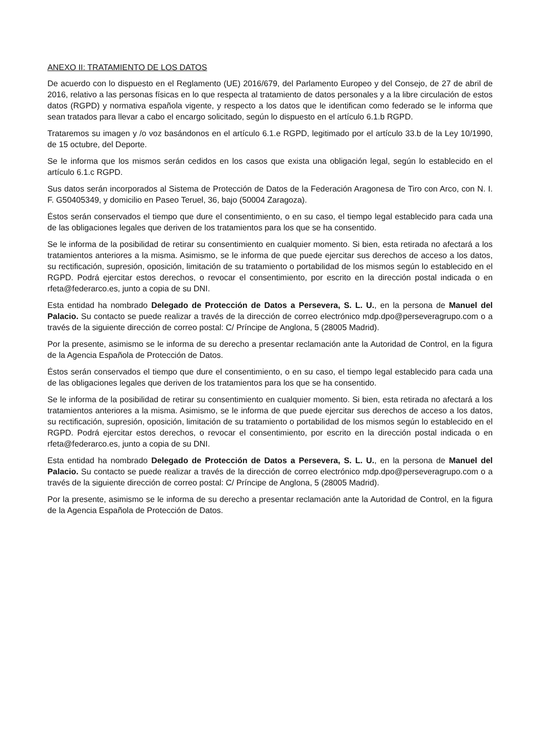ANEXO II: TRATAMIENTO DE LOS DATOS
De acuerdo con lo dispuesto en el Reglamento (UE) 2016/679, del Parlamento Europeo y del Consejo, de 27 de abril de 2016, relativo a las personas físicas en lo que respecta al tratamiento de datos personales y a la libre circulación de estos datos (RGPD) y normativa española vigente, y respecto a los datos que le identifican como federado se le informa que sean tratados para llevar a cabo el encargo solicitado, según lo dispuesto en el artículo 6.1.b RGPD.
Trataremos su imagen y /o voz basándonos en el artículo 6.1.e RGPD, legitimado por el artículo 33.b de la Ley 10/1990, de 15 octubre, del Deporte.
Se le informa que los mismos serán cedidos en los casos que exista una obligación legal, según lo establecido en el artículo 6.1.c RGPD.
Sus datos serán incorporados al Sistema de Protección de Datos de la Federación Aragonesa de Tiro con Arco, con N. I. F. G50405349, y domicilio en Paseo Teruel, 36, bajo (50004 Zaragoza).
Éstos serán conservados el tiempo que dure el consentimiento, o en su caso, el tiempo legal establecido para cada una de las obligaciones legales que deriven de los tratamientos para los que se ha consentido.
Se le informa de la posibilidad de retirar su consentimiento en cualquier momento. Si bien, esta retirada no afectará a los tratamientos anteriores a la misma. Asimismo, se le informa de que puede ejercitar sus derechos de acceso a los datos, su rectificación, supresión, oposición, limitación de su tratamiento o portabilidad de los mismos según lo establecido en el RGPD. Podrá ejercitar estos derechos, o revocar el consentimiento, por escrito en la dirección postal indicada o en rfeta@federarco.es, junto a copia de su DNI.
Esta entidad ha nombrado Delegado de Protección de Datos a Persevera, S. L. U., en la persona de Manuel del Palacio. Su contacto se puede realizar a través de la dirección de correo electrónico mdp.dpo@perseveragrupo.com o a través de la siguiente dirección de correo postal: C/ Príncipe de Anglona, 5 (28005 Madrid).
Por la presente, asimismo se le informa de su derecho a presentar reclamación ante la Autoridad de Control, en la figura de la Agencia Española de Protección de Datos.
Éstos serán conservados el tiempo que dure el consentimiento, o en su caso, el tiempo legal establecido para cada una de las obligaciones legales que deriven de los tratamientos para los que se ha consentido.
Se le informa de la posibilidad de retirar su consentimiento en cualquier momento. Si bien, esta retirada no afectará a los tratamientos anteriores a la misma. Asimismo, se le informa de que puede ejercitar sus derechos de acceso a los datos, su rectificación, supresión, oposición, limitación de su tratamiento o portabilidad de los mismos según lo establecido en el RGPD. Podrá ejercitar estos derechos, o revocar el consentimiento, por escrito en la dirección postal indicada o en rfeta@federarco.es, junto a copia de su DNI.
Esta entidad ha nombrado Delegado de Protección de Datos a Persevera, S. L. U., en la persona de Manuel del Palacio. Su contacto se puede realizar a través de la dirección de correo electrónico mdp.dpo@perseveragrupo.com o a través de la siguiente dirección de correo postal: C/ Príncipe de Anglona, 5 (28005 Madrid).
Por la presente, asimismo se le informa de su derecho a presentar reclamación ante la Autoridad de Control, en la figura de la Agencia Española de Protección de Datos.